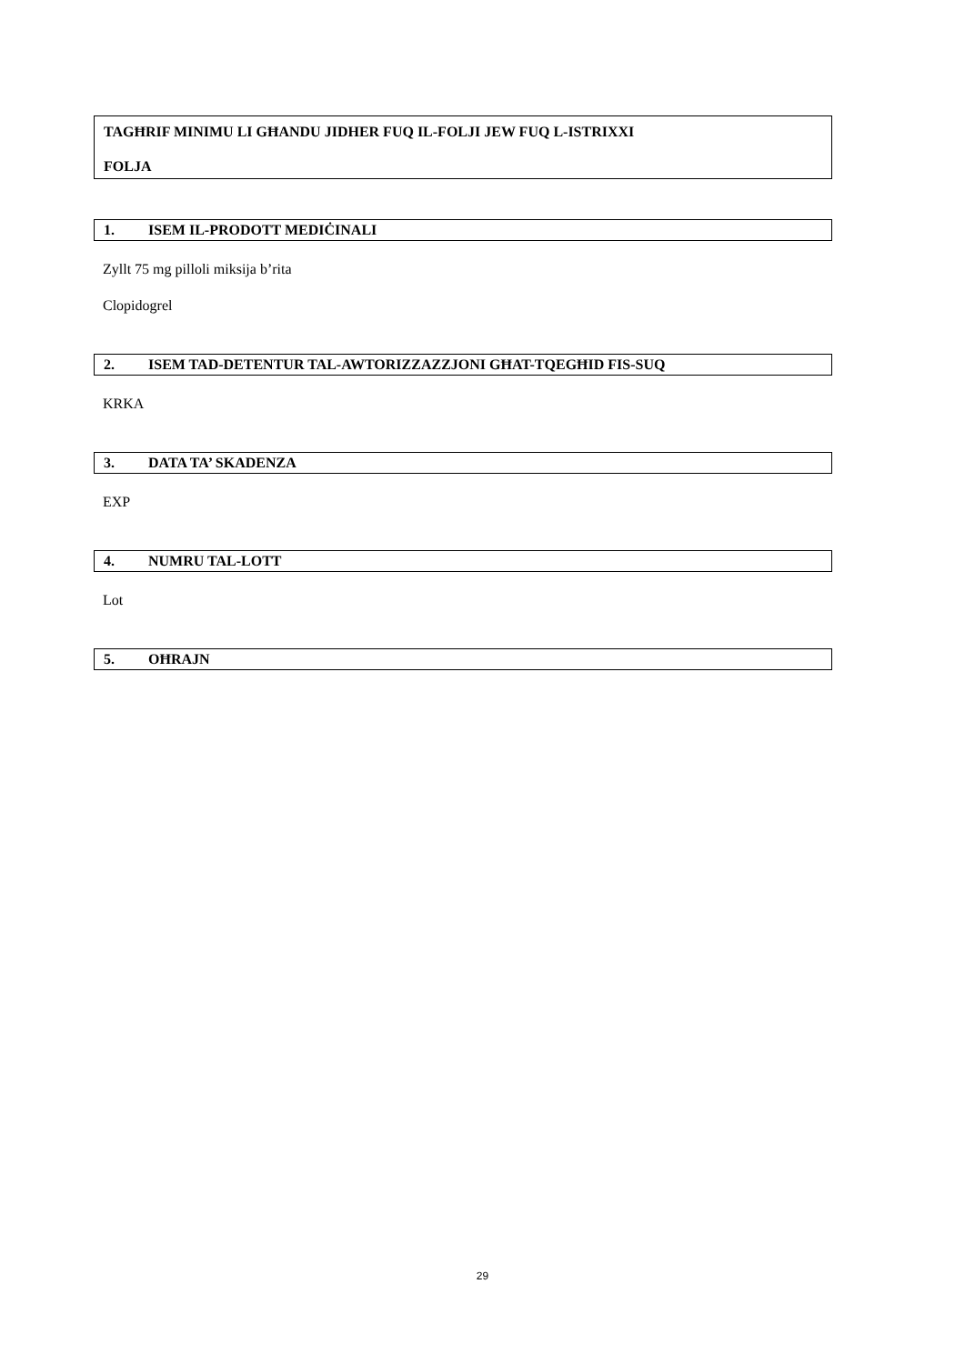TAGĦRIF MINIMU LI GĦANDU JIDHER FUQ IL-FOLJI JEW FUQ L-ISTRIXXI
FOLJA
1. ISEM IL-PRODOTT MEDIĊINALI
Zyllt 75 mg pilloli miksija b’rita
Clopidogrel
2. ISEM TAD-DETENTUR TAL-AWTORIZZAZZJONI GĦAT-TQEGĦID FIS-SUQ
KRKA
3. DATA TA’ SKADENZA
EXP
4. NUMRU TAL-LOTT
Lot
5. OĦRAJN
29